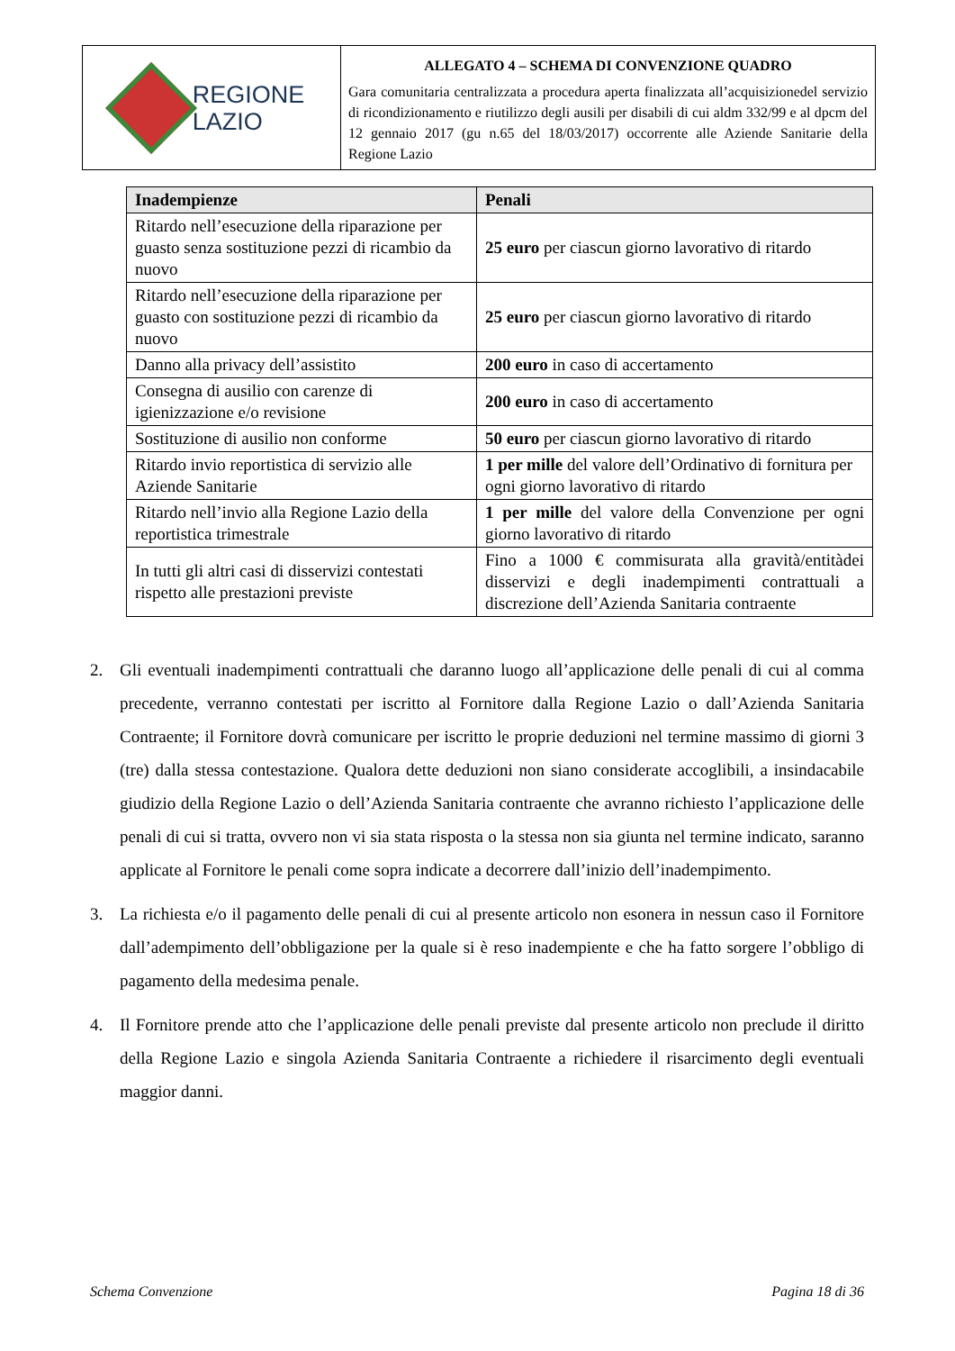REGIONE
LAZIO
ALLEGATO 4 – SCHEMA DI CONVENZIONE QUADRO
Gara comunitaria centralizzata a procedura aperta finalizzata all’acquisizionedel servizio di ricondizionamento e riutilizzo degli ausili per disabili di cui aldm 332/99 e al dpcm del 12 gennaio 2017 (gu n.65 del 18/03/2017) occorrente alle Aziende Sanitarie della Regione Lazio
| Inadempienze | Penali |
| --- | --- |
| Ritardo nell’esecuzione della riparazione per guasto senza sostituzione pezzi di ricambio da nuovo | 25 euro per ciascun giorno lavorativo di ritardo |
| Ritardo nell’esecuzione della riparazione per guasto con sostituzione pezzi di ricambio da nuovo | 25 euro per ciascun giorno lavorativo di ritardo |
| Danno alla privacy dell’assistito | 200 euro in caso di accertamento |
| Consegna di ausilio con carenze di igienizzazione e/o revisione | 200 euro in caso di accertamento |
| Sostituzione di ausilio non conforme | 50 euro per ciascun giorno lavorativo di ritardo |
| Ritardo invio reportistica di servizio alle Aziende Sanitarie | 1 per mille del valore dell’Ordinativo di fornitura per ogni giorno lavorativo di ritardo |
| Ritardo nell’invio alla Regione Lazio della reportistica trimestrale | 1 per mille del valore della Convenzione per ogni giorno lavorativo di ritardo |
| In tutti gli altri casi di disservizi contestati rispetto alle prestazioni previste | Fino a 1000 € commisurata alla gravità/entitàdei disservizi e degli inadempimenti contrattuali a discrezione dell’Azienda Sanitaria contraente |
2. Gli eventuali inadempimenti contrattuali che daranno luogo all’applicazione delle penali di cui al comma precedente, verranno contestati per iscritto al Fornitore dalla Regione Lazio o dall’Azienda Sanitaria Contraente; il Fornitore dovrà comunicare per iscritto le proprie deduzioni nel termine massimo di giorni 3 (tre) dalla stessa contestazione. Qualora dette deduzioni non siano considerate accoglibili, a insindacabile giudizio della Regione Lazio o dell’Azienda Sanitaria contraente che avranno richiesto l’applicazione delle penali di cui si tratta, ovvero non vi sia stata risposta o la stessa non sia giunta nel termine indicato, saranno applicate al Fornitore le penali come sopra indicate a decorrere dall’inizio dell’inadempimento.
3. La richiesta e/o il pagamento delle penali di cui al presente articolo non esonera in nessun caso il Fornitore dall’adempimento dell’obbligazione per la quale si è reso inadempiente e che ha fatto sorgere l’obbligo di pagamento della medesima penale.
4. Il Fornitore prende atto che l’applicazione delle penali previste dal presente articolo non preclude il diritto della Regione Lazio e singola Azienda Sanitaria Contraente a richiedere il risarcimento degli eventuali maggior danni.
Schema Convenzione Pagina 18 di 36